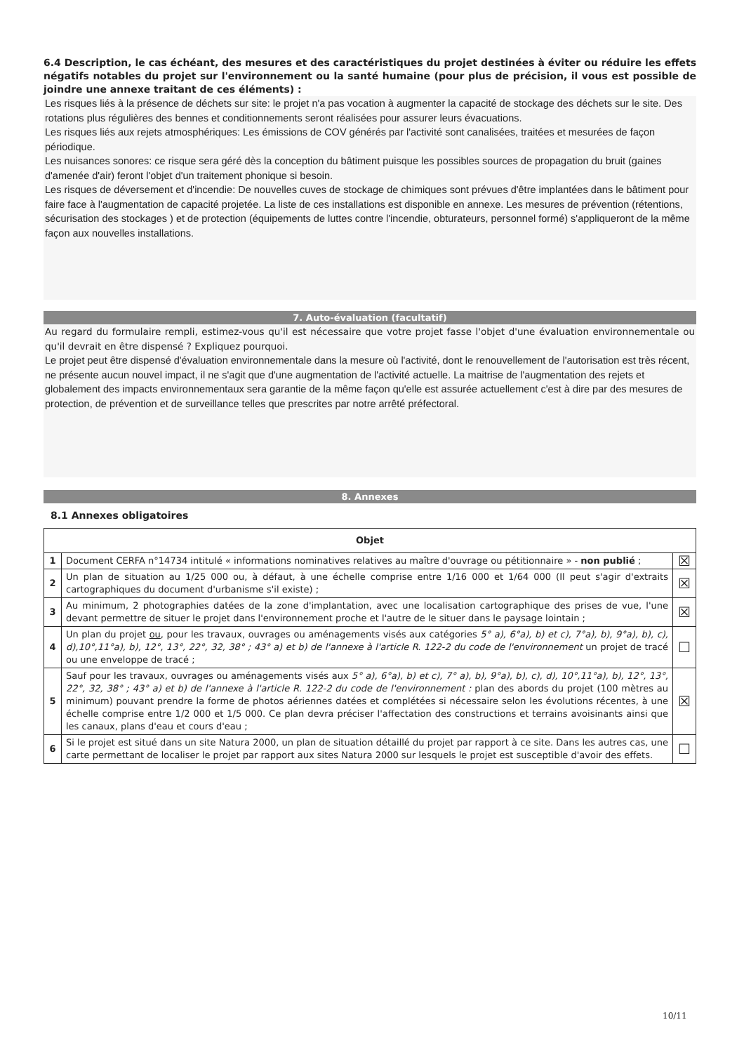6.4 Description, le cas échéant, des mesures et des caractéristiques du projet destinées à éviter ou réduire les effets négatifs notables du projet sur l'environnement ou la santé humaine (pour plus de précision, il vous est possible de joindre une annexe traitant de ces éléments) :
Les risques liés à la présence de déchets sur site: le projet n'a pas vocation à augmenter la capacité de stockage des déchets sur le site. Des rotations plus régulières des bennes et conditionnements seront réalisées pour assurer leurs évacuations.
Les risques liés aux rejets atmosphériques: Les émissions de COV générés par l'activité sont canalisées, traitées et mesurées de façon périodique.
Les nuisances sonores: ce risque sera géré dès la conception du bâtiment puisque les possibles sources de propagation du bruit (gaines d'amenée d'air) feront l'objet d'un traitement phonique si besoin.
Les risques de déversement et d'incendie: De nouvelles cuves de stockage de chimiques sont prévues d'être implantées dans le bâtiment pour faire face à l'augmentation de capacité projetée. La liste de ces installations est disponible en annexe. Les mesures de prévention (rétentions, sécurisation des stockages ) et de protection (équipements de luttes contre l'incendie, obturateurs, personnel formé) s'appliqueront de la même façon aux nouvelles installations.
7. Auto-évaluation (facultatif)
Au regard du formulaire rempli, estimez-vous qu'il est nécessaire que votre projet fasse l'objet d'une évaluation environnementale ou qu'il devrait en être dispensé ? Expliquez pourquoi.
Le projet peut être dispensé d'évaluation environnementale dans la mesure où l'activité, dont le renouvellement de l'autorisation est très récent, ne présente aucun nouvel impact, il ne s'agit que d'une augmentation de l'activité actuelle. La maitrise de l'augmentation des rejets et globalement des impacts environnementaux sera garantie de la même façon qu'elle est assurée actuellement c'est à dire par des mesures de protection, de prévention et de surveillance telles que prescrites par notre arrêté préfectoral.
8. Annexes
8.1 Annexes obligatoires
| Objet | | |
| --- | --- | --- |
| 1 | Document CERFA n°14734 intitulé « informations nominatives relatives au maître d'ouvrage ou pétitionnaire » - non publié ; | ☒ |
| 2 | Un plan de situation au 1/25 000 ou, à défaut, à une échelle comprise entre 1/16 000 et 1/64 000 (Il peut s'agir d'extraits cartographiques du document d'urbanisme s'il existe) ; | ☒ |
| 3 | Au minimum, 2 photographies datées de la zone d'implantation, avec une localisation cartographique des prises de vue, l'une devant permettre de situer le projet dans l'environnement proche et l'autre de le situer dans le paysage lointain ; | ☒ |
| 4 | Un plan du projet ou , pour les travaux, ouvrages ou aménagements visés aux catégories 5° a), 6°a), b) et c), 7°a), b), 9°a), b), c), d),10°,11°a), b), 12°, 13°, 22°, 32, 38° ; 43° a) et b) de l'annexe à l'article R. 122-2 du code de l'environnement un projet de tracé ou une enveloppe de tracé ; | ☐ |
| 5 | Sauf pour les travaux, ouvrages ou aménagements visés aux 5° a), 6°a), b) et c), 7° a), b), 9°a), b), c), d), 10°,11°a), b), 12°, 13°, 22°, 32, 38° ; 43° a) et b) de l'annexe à l'article R. 122-2 du code de l'environnement : plan des abords du projet (100 mètres au minimum) pouvant prendre la forme de photos aériennes datées et complétées si nécessaire selon les évolutions récentes, à une échelle comprise entre 1/2 000 et 1/5 000. Ce plan devra préciser l'affectation des constructions et terrains avoisinants ainsi que les canaux, plans d'eau et cours d'eau ; | ☒ |
| 6 | Si le projet est situé dans un site Natura 2000, un plan de situation détaillé du projet par rapport à ce site. Dans les autres cas, une carte permettant de localiser le projet par rapport aux sites Natura 2000 sur lesquels le projet est susceptible d'avoir des effets. | ☐ |
10/11